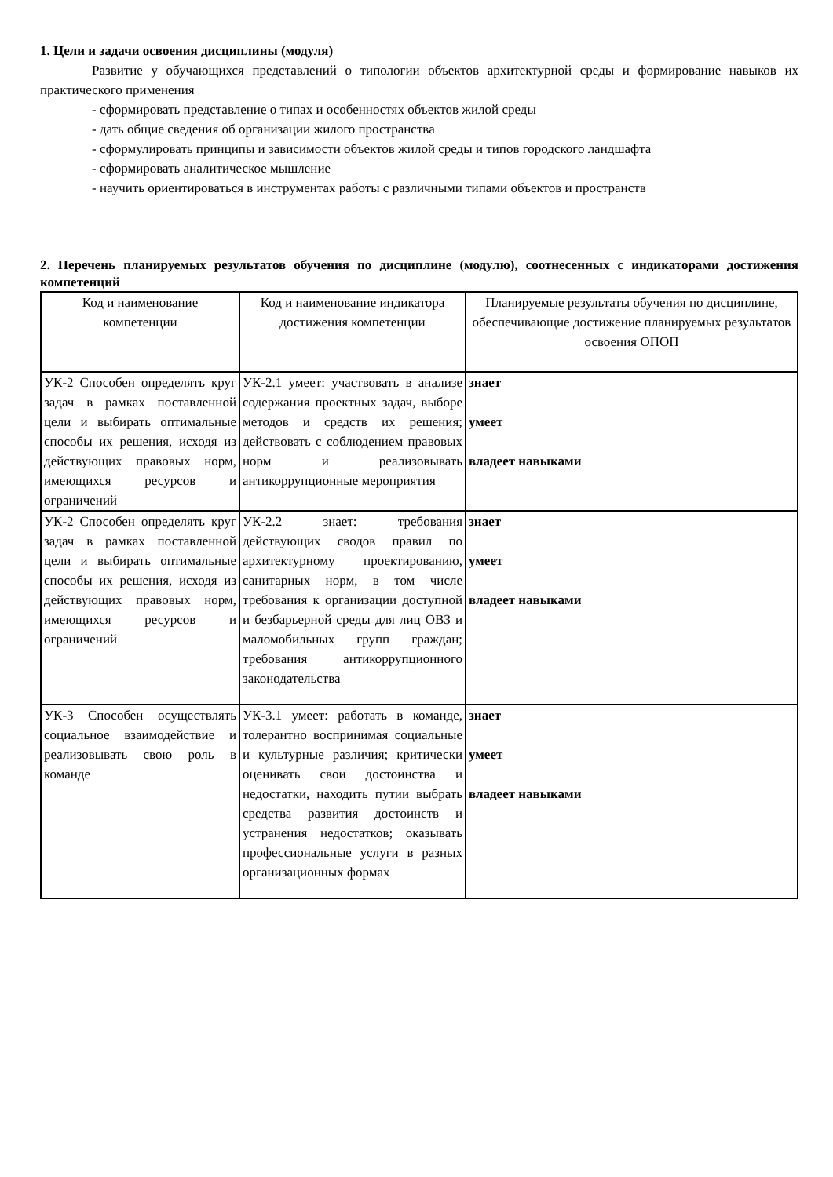1. Цели и задачи освоения дисциплины (модуля)
Развитие у обучающихся представлений о типологии объектов архитектурной среды и формирование навыков их практического применения
- сформировать представление о типах и особенностях объектов жилой среды
- дать общие сведения об организации жилого пространства
- сформулировать принципы и зависимости объектов жилой среды и типов городского ландшафта
- сформировать аналитическое мышление
- научить ориентироваться в инструментах работы с различными типами объектов и пространств
2. Перечень планируемых результатов обучения по дисциплине (модулю), соотнесенных с индикаторами достижения компетенций
| Код и наименование компетенции | Код и наименование индикатора достижения компетенции | Планируемые результаты обучения по дисциплине, обеспечивающие достижение планируемых результатов освоения ОПОП |
| --- | --- | --- |
| УК-2 Способен определять круг задач в рамках поставленной цели и выбирать оптимальные способы их решения, исходя из действующих правовых норм, имеющихся ресурсов и ограничений | УК-2.1 умеет: участвовать в анализе содержания проектных задач, выборе методов и средств их решения; действовать с соблюдением правовых норм и реализовывать антикоррупционные мероприятия | знает умеет владеет навыками |
| УК-2 Способен определять круг задач в рамках поставленной цели и выбирать оптимальные способы их решения, исходя из действующих правовых норм, имеющихся ресурсов и ограничений | УК-2.2 знает: требования действующих сводов правил по архитектурному проектированию, санитарных норм, в том числе требования к организации доступной и безбарьерной среды для лиц ОВЗ и маломобильных групп граждан; требования антикоррупционного законодательства | знает умеет владеет навыками |
| УК-3 Способен осуществлять социальное взаимодействие и реализовывать свою роль в команде | УК-3.1 умеет: работать в команде, толерантно воспринимая социальные и культурные различия; критически оценивать свои достоинства и недостатки, находить путии выбрать средства развития достоинств и устранения недостатков; оказывать профессиональные услуги в разных организационных формах | знает умеет владеет навыками |